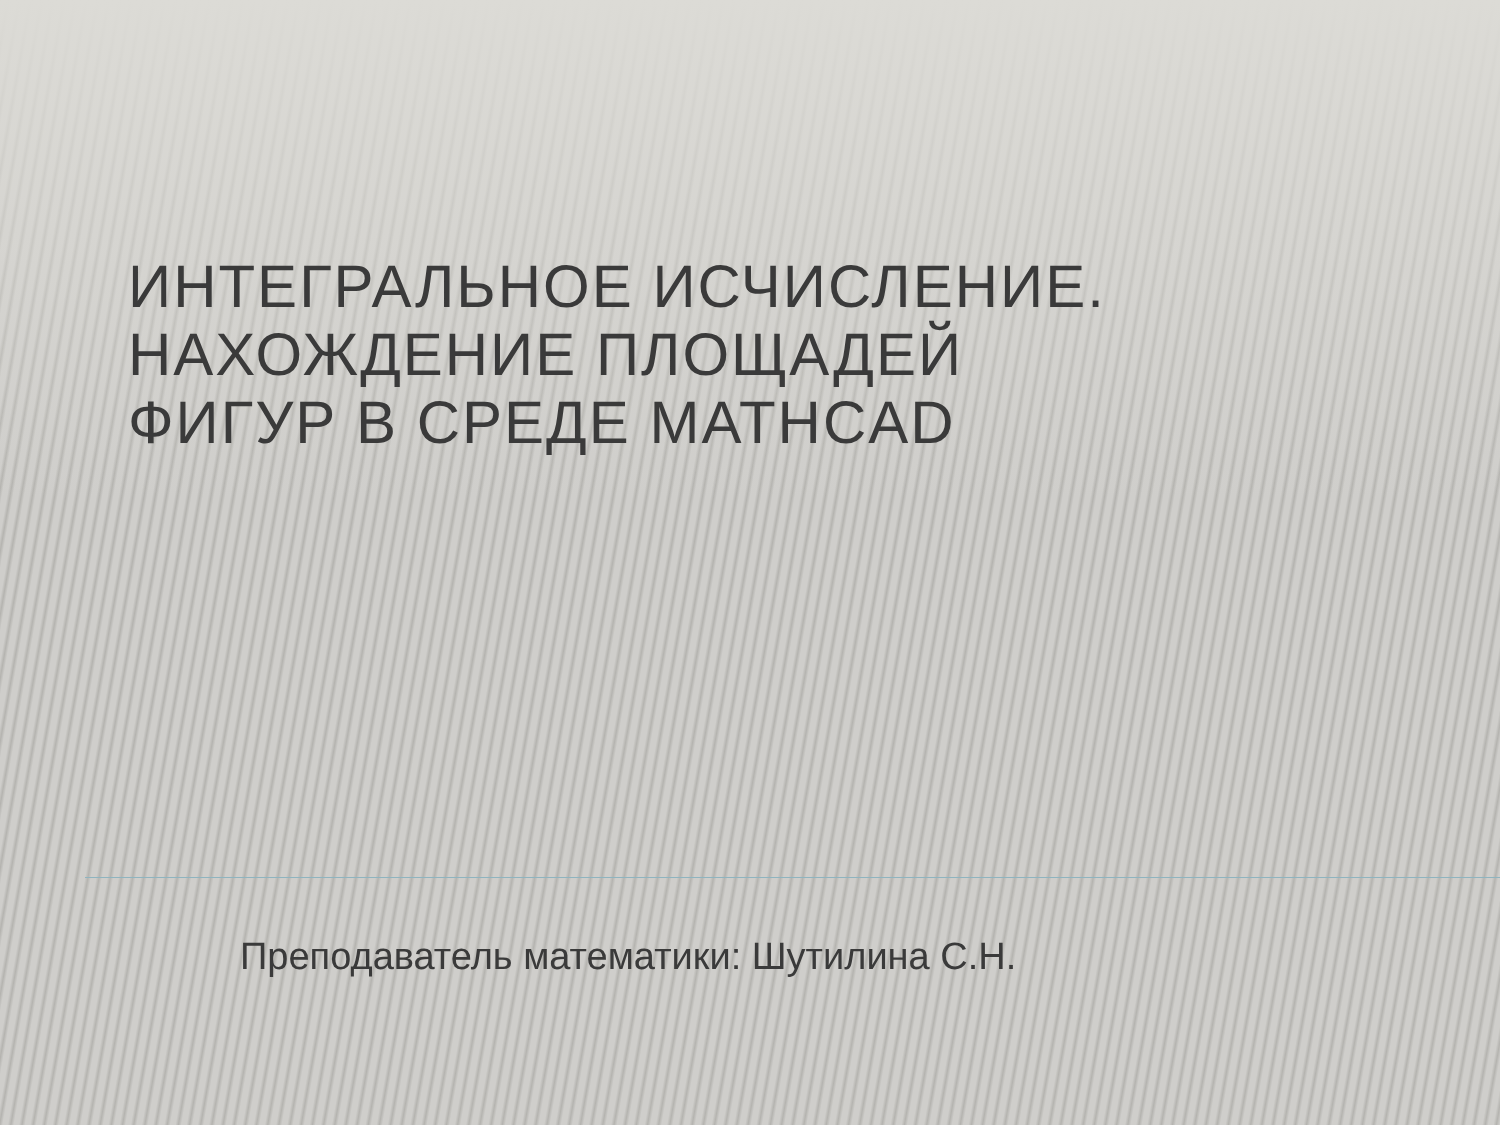ИНТЕГРАЛЬНОЕ ИСЧИСЛЕНИЕ.
НАХОЖДЕНИЕ ПЛОЩАДЕЙ
ФИГУР В СРЕДЕ MATHCAD
Преподаватель математики: Шутилина С.Н.